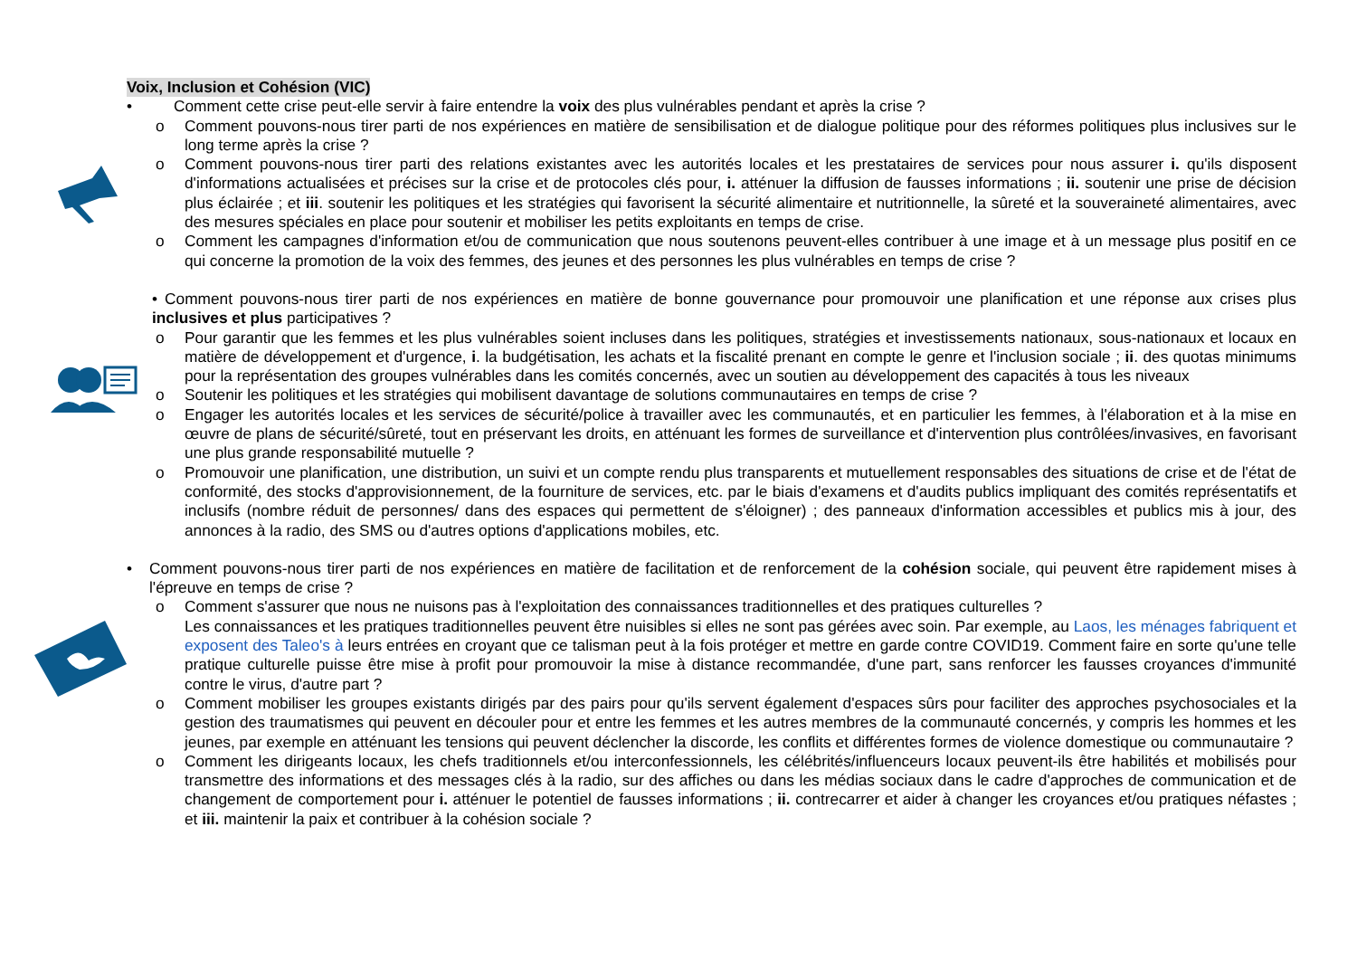Voix, Inclusion et Cohésion (VIC)
• Comment cette crise peut-elle servir à faire entendre la voix des plus vulnérables pendant et après la crise ?
o Comment pouvons-nous tirer parti de nos expériences en matière de sensibilisation et de dialogue politique pour des réformes politiques plus inclusives sur le long terme après la crise ?
o Comment pouvons-nous tirer parti des relations existantes avec les autorités locales et les prestataires de services pour nous assurer i. qu'ils disposent d'informations actualisées et précises sur la crise et de protocoles clés pour, i. atténuer la diffusion de fausses informations ; ii. soutenir une prise de décision plus éclairée ; et iii. soutenir les politiques et les stratégies qui favorisent la sécurité alimentaire et nutritionnelle, la sûreté et la souveraineté alimentaires, avec des mesures spéciales en place pour soutenir et mobiliser les petits exploitants en temps de crise.
o Comment les campagnes d'information et/ou de communication que nous soutenons peuvent-elles contribuer à une image et à un message plus positif en ce qui concerne la promotion de la voix des femmes, des jeunes et des personnes les plus vulnérables en temps de crise ?
• Comment pouvons-nous tirer parti de nos expériences en matière de bonne gouvernance pour promouvoir une planification et une réponse aux crises plus inclusives et plus participatives ?
o Pour garantir que les femmes et les plus vulnérables soient incluses dans les politiques, stratégies et investissements nationaux, sous-nationaux et locaux en matière de développement et d'urgence, i. la budgétisation, les achats et la fiscalité prenant en compte le genre et l'inclusion sociale ; ii. des quotas minimums pour la représentation des groupes vulnérables dans les comités concernés, avec un soutien au développement des capacités à tous les niveaux
o Soutenir les politiques et les stratégies qui mobilisent davantage de solutions communautaires en temps de crise ?
o Engager les autorités locales et les services de sécurité/police à travailler avec les communautés, et en particulier les femmes, à l'élaboration et à la mise en œuvre de plans de sécurité/sûreté, tout en préservant les droits, en atténuant les formes de surveillance et d'intervention plus contrôlées/invasives, en favorisant une plus grande responsabilité mutuelle ?
o Promouvoir une planification, une distribution, un suivi et un compte rendu plus transparents et mutuellement responsables des situations de crise et de l'état de conformité, des stocks d'approvisionnement, de la fourniture de services, etc. par le biais d'examens et d'audits publics impliquant des comités représentatifs et inclusifs (nombre réduit de personnes/ dans des espaces qui permettent de s'éloigner) ; des panneaux d'information accessibles et publics mis à jour, des annonces à la radio, des SMS ou d'autres options d'applications mobiles, etc.
• Comment pouvons-nous tirer parti de nos expériences en matière de facilitation et de renforcement de la cohésion sociale, qui peuvent être rapidement mises à l'épreuve en temps de crise ?
o Comment s'assurer que nous ne nuisons pas à l'exploitation des connaissances traditionnelles et des pratiques culturelles ?
Les connaissances et les pratiques traditionnelles peuvent être nuisibles si elles ne sont pas gérées avec soin. Par exemple, au Laos, les ménages fabriquent et exposent des Taleo's à leurs entrées en croyant que ce talisman peut à la fois protéger et mettre en garde contre COVID19. Comment faire en sorte qu'une telle pratique culturelle puisse être mise à profit pour promouvoir la mise à distance recommandée, d'une part, sans renforcer les fausses croyances d'immunité contre le virus, d'autre part ?
o Comment mobiliser les groupes existants dirigés par des pairs pour qu'ils servent également d'espaces sûrs pour faciliter des approches psychosociales et la gestion des traumatismes qui peuvent en découler pour et entre les femmes et les autres membres de la communauté concernés, y compris les hommes et les jeunes, par exemple en atténuant les tensions qui peuvent déclencher la discorde, les conflits et différentes formes de violence domestique ou communautaire ?
o Comment les dirigeants locaux, les chefs traditionnels et/ou interconfessionnels, les célébrités/influenceurs locaux peuvent-ils être habilités et mobilisés pour transmettre des informations et des messages clés à la radio, sur des affiches ou dans les médias sociaux dans le cadre d'approches de communication et de changement de comportement pour i. atténuer le potentiel de fausses informations ; ii. contrecarrer et aider à changer les croyances et/ou pratiques néfastes ; et iii. maintenir la paix et contribuer à la cohésion sociale ?